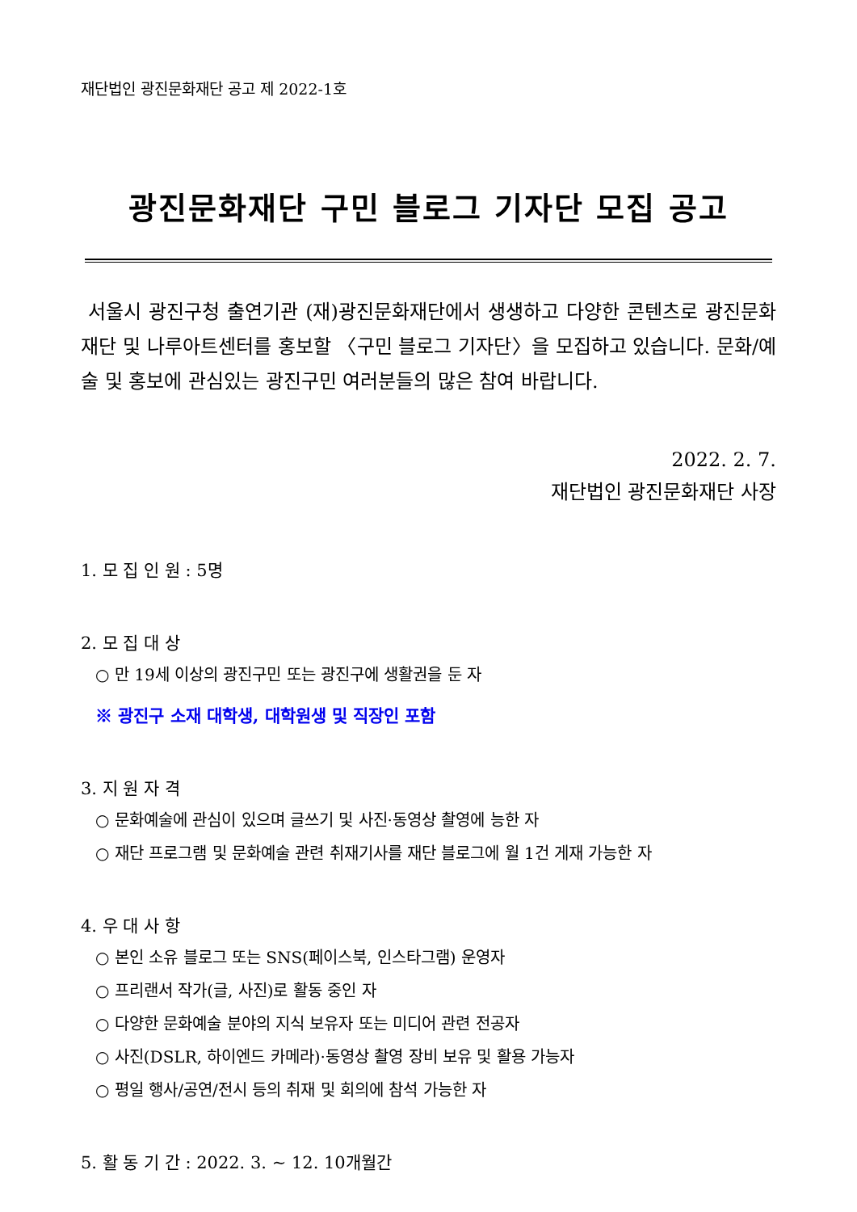재단법인 광진문화재단 공고 제 2022-1호
광진문화재단 구민 블로그 기자단 모집 공고
서울시 광진구청 출연기관 (재)광진문화재단에서 생생하고 다양한 콘텐츠로 광진문화재단 및 나루아트센터를 홍보할 〈구민 블로그 기자단〉을 모집하고 있습니다. 문화/예술 및 홍보에 관심있는 광진구민 여러분들의 많은 참여 바랍니다.
2022. 2. 7.
재단법인 광진문화재단 사장
1. 모 집 인 원 : 5명
2. 모 집 대 상
○ 만 19세 이상의 광진구민 또는 광진구에 생활권을 둔 자
※ 광진구 소재 대학생, 대학원생 및 직장인 포함
3. 지 원 자 격
○ 문화예술에 관심이 있으며 글쓰기 및 사진·동영상 촬영에 능한 자
○ 재단 프로그램 및 문화예술 관련 취재기사를 재단 블로그에 월 1건 게재 가능한 자
4. 우 대 사 항
○ 본인 소유 블로그 또는 SNS(페이스북, 인스타그램) 운영자
○ 프리랜서 작가(글, 사진)로 활동 중인 자
○ 다양한 문화예술 분야의 지식 보유자 또는 미디어 관련 전공자
○ 사진(DSLR, 하이엔드 카메라)·동영상 촬영 장비 보유 및 활용 가능자
○ 평일 행사/공연/전시 등의 취재 및 회의에 참석 가능한 자
5. 활 동 기 간 : 2022. 3. ~ 12. 10개월간